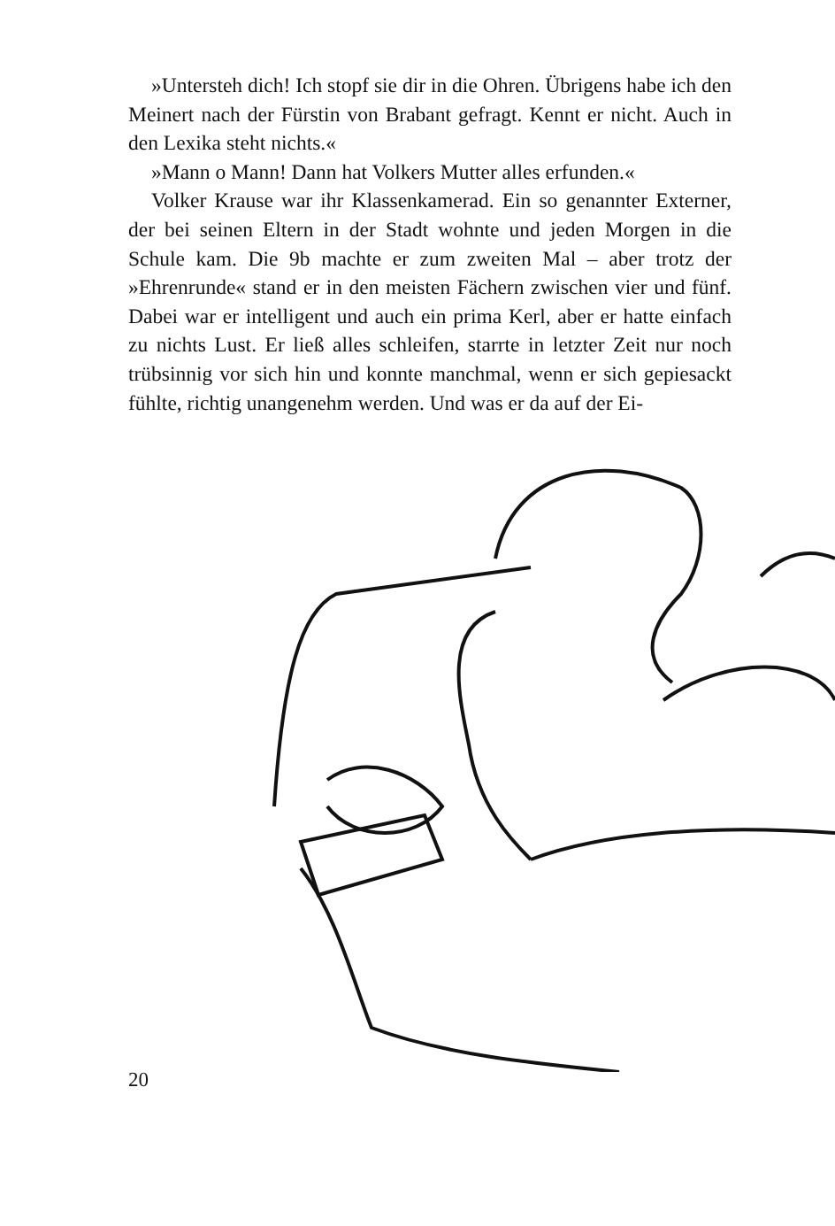»Untersteh dich! Ich stopf sie dir in die Ohren. Übrigens habe ich den Meinert nach der Fürstin von Brabant gefragt. Kennt er nicht. Auch in den Lexika steht nichts.«
»Mann o Mann! Dann hat Volkers Mutter alles erfunden.«
Volker Krause war ihr Klassenkamerad. Ein so genannter Externer, der bei seinen Eltern in der Stadt wohnte und jeden Morgen in die Schule kam. Die 9b machte er zum zweiten Mal – aber trotz der »Ehrenrunde« stand er in den meisten Fächern zwischen vier und fünf. Dabei war er intelligent und auch ein prima Kerl, aber er hatte einfach zu nichts Lust. Er ließ alles schleifen, starrte in letzter Zeit nur noch trübsinnig vor sich hin und konnte manchmal, wenn er sich gepiesackt fühlte, richtig unangenehm werden. Und was er da auf der Ei-
20